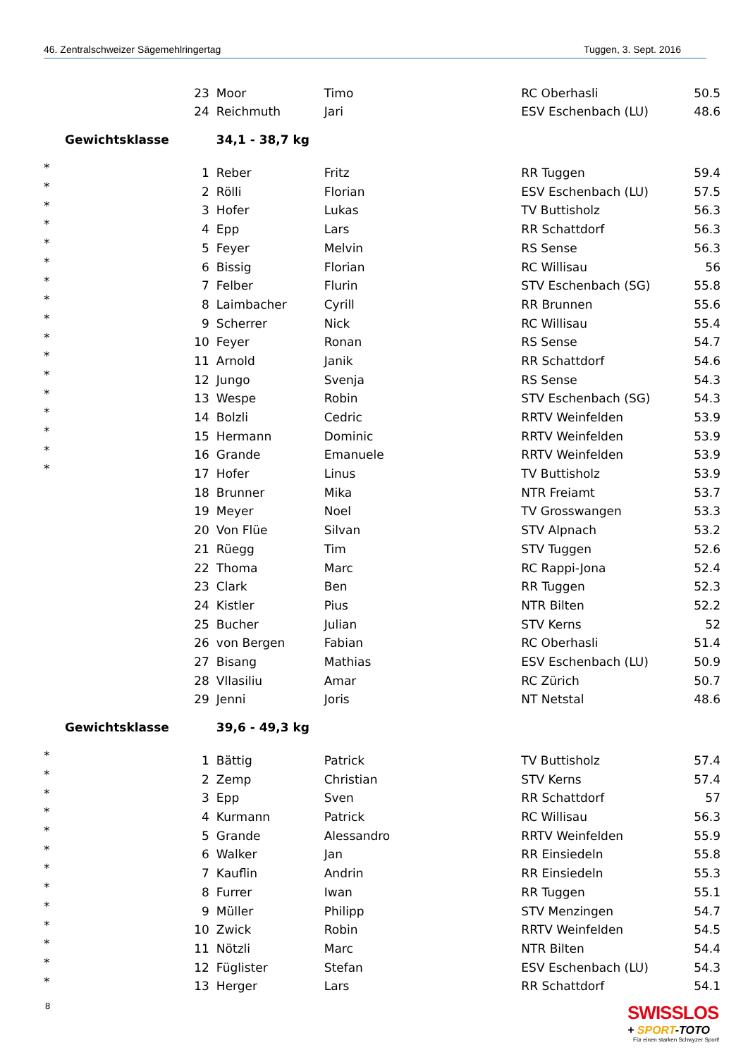46. Zentralschweizer Sägemehlringertag Tuggen, 3. Sept. 2016
| | 23 | Moor | Timo | RC Oberhasli | 50.5 |
| | 24 | Reichmuth | Jari | ESV Eschenbach (LU) | 48.6 |
| Gewichtsklasse | | 34,1 - 38,7 kg | | | |
| * | 1 | Reber | Fritz | RR Tuggen | 59.4 |
| * | 2 | Rölli | Florian | ESV Eschenbach (LU) | 57.5 |
| * | 3 | Hofer | Lukas | TV Buttisholz | 56.3 |
| * | 4 | Epp | Lars | RR Schattdorf | 56.3 |
| * | 5 | Feyer | Melvin | RS Sense | 56.3 |
| * | 6 | Bissig | Florian | RC Willisau | 56 |
| * | 7 | Felber | Flurin | STV Eschenbach (SG) | 55.8 |
| * | 8 | Laimbacher | Cyrill | RR Brunnen | 55.6 |
| * | 9 | Scherrer | Nick | RC Willisau | 55.4 |
| * | 10 | Feyer | Ronan | RS Sense | 54.7 |
| * | 11 | Arnold | Janik | RR Schattdorf | 54.6 |
| * | 12 | Jungo | Svenja | RS Sense | 54.3 |
| * | 13 | Wespe | Robin | STV Eschenbach (SG) | 54.3 |
| * | 14 | Bolzli | Cedric | RRTV Weinfelden | 53.9 |
| * | 15 | Hermann | Dominic | RRTV Weinfelden | 53.9 |
| * | 16 | Grande | Emanuele | RRTV Weinfelden | 53.9 |
| * | 17 | Hofer | Linus | TV Buttisholz | 53.9 |
| | 18 | Brunner | Mika | NTR Freiamt | 53.7 |
| | 19 | Meyer | Noel | TV Grosswangen | 53.3 |
| | 20 | Von Flüe | Silvan | STV Alpnach | 53.2 |
| | 21 | Rüegg | Tim | STV Tuggen | 52.6 |
| | 22 | Thoma | Marc | RC Rappi-Jona | 52.4 |
| | 23 | Clark | Ben | RR Tuggen | 52.3 |
| | 24 | Kistler | Pius | NTR Bilten | 52.2 |
| | 25 | Bucher | Julian | STV Kerns | 52 |
| | 26 | von Bergen | Fabian | RC Oberhasli | 51.4 |
| | 27 | Bisang | Mathias | ESV Eschenbach (LU) | 50.9 |
| | 28 | Vllasiliu | Amar | RC Zürich | 50.7 |
| | 29 | Jenni | Joris | NT Netstal | 48.6 |
| Gewichtsklasse | | 39,6 - 49,3 kg | | | |
| * | 1 | Bättig | Patrick | TV Buttisholz | 57.4 |
| * | 2 | Zemp | Christian | STV Kerns | 57.4 |
| * | 3 | Epp | Sven | RR Schattdorf | 57 |
| * | 4 | Kurmann | Patrick | RC Willisau | 56.3 |
| * | 5 | Grande | Alessandro | RRTV Weinfelden | 55.9 |
| * | 6 | Walker | Jan | RR Einsiedeln | 55.8 |
| * | 7 | Kauflin | Andrin | RR Einsiedeln | 55.3 |
| * | 8 | Furrer | Iwan | RR Tuggen | 55.1 |
| * | 9 | Müller | Philipp | STV Menzingen | 54.7 |
| * | 10 | Zwick | Robin | RRTV Weinfelden | 54.5 |
| * | 11 | Nötzli | Marc | NTR Bilten | 54.4 |
| * | 12 | Füglister | Stefan | ESV Eschenbach (LU) | 54.3 |
| * | 13 | Herger | Lars | RR Schattdorf | 54.1 |
8
SWISSLOS
+ SPORT-TOTO
Für einen starken Schwyzer Sport!